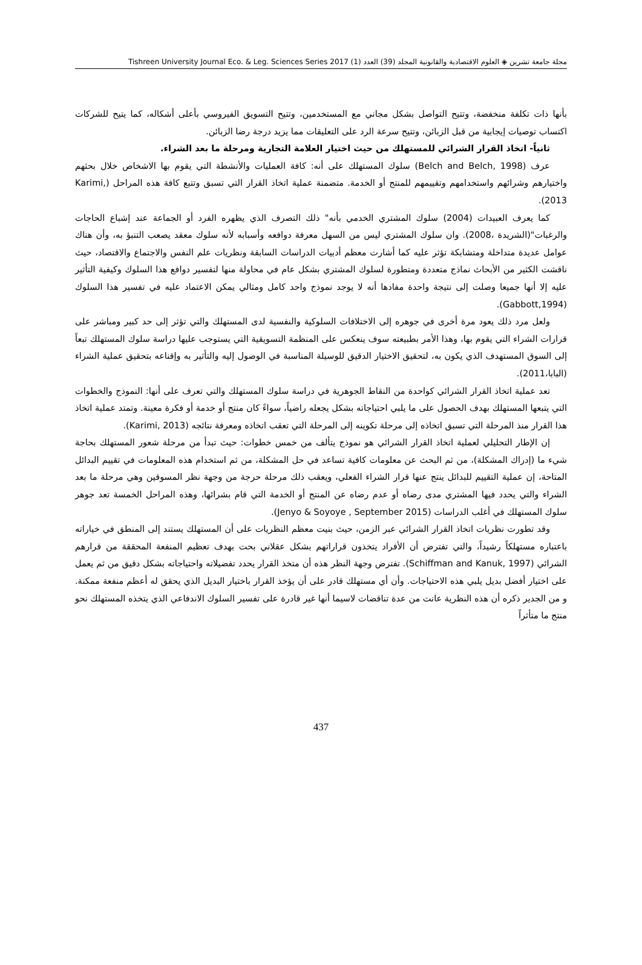مجلة جامعة تشرين ◈ العلوم الاقتصادية والقانونية المجلد (39) العدد (1) 2017 Tishreen University Journal Eco. & Leg. Sciences Series
بأنها ذات تكلفة منخفضة، وتتيح التواصل بشكل مجاني مع المستخدمين، وتتيح التسويق الفيروسي بأعلى أشكاله، كما يتيح للشركات اكتساب توصيات إيجابية من قبل الزبائن، وتتيح سرعة الرد على التعليقات مما يزيد درجة رضا الزبائن.
ثانياً- اتخاذ القرار الشرائي للمستهلك من حيث اختيار العلامة التجارية ومرحلة ما بعد الشراء.
عرف (Belch and Belch, 1998) سلوك المستهلك على أنه: كافة العمليات والأنشطة التي يقوم بها الاشخاص خلال بحثهم واختيارهم وشرائهم واستخدامهم وتقييمهم للمنتج أو الخدمة. متضمنة عملية اتخاذ القرار التي تسبق وتتبع كافة هذه المراحل (Karimi, 2013).
كما يعرف العبيدات (2004) سلوك المشتري الخدمي بأنه" ذلك التصرف الذي يظهره الفرد أو الجماعة عند إشباع الحاجات والرغبات"(الشريدة ،2008). وان سلوك المشتري ليس من السهل معرفة دوافعه وأسبابه لأنه سلوك معقد يصعب التنبؤ به، وأن هناك عوامل عديدة متداخلة ومتشابكة تؤثر عليه كما أشارت معظم أدبيات الدراسات السابقة ونظريات علم النفس والاجتماع والاقتصاد، حيث ناقشت الكثير من الأبحاث نماذج متعددة ومتطورة لسلوك المشتري بشكل عام في محاولة منها لتفسير دوافع هذا السلوك وكيفية التأثير عليه إلا أنها جميعا وصلت إلى نتيجة واحدة مفادها أنه لا يوجد نموذج واحد كامل ومثالي يمكن الاعتماد عليه في تفسير هذا السلوك (Gabbott,1994).
ولعل مرد ذلك يعود مرة أخرى في جوهره إلى الاختلافات السلوكية والنفسية لدى المستهلك والتي تؤثر إلى حد كبير ومباشر على قرارات الشراء التي يقوم بها، وهذا الأمر بطبيعته سوف ينعكس على المنظمة التسويقية التي يستوجب عليها دراسة سلوك المستهلك تبعاً إلى السوق المستهدف الذي يكون به، لتحقيق الاختيار الدقيق للوسيلة المناسبة في الوصول إليه والتأثير به وإقناعه بتحقيق عملية الشراء (البابا،2011).
تعد عملية اتخاذ القرار الشرائي كواحدة من النقاط الجوهرية في دراسة سلوك المستهلك والتي تعرف على أنها: النموذج والخطوات التي يتبعها المستهلك بهدف الحصول على ما يلبي احتياجاته بشكل يجعله راضياً، سواءً كان منتج أو خدمة أو فكرة معينة. وتمتد عملية اتخاذ هذا القرار منذ المرحلة التي تسبق اتخاذه إلى مرحلة تكوينه إلى المرحلة التي تعقب اتخاذه ومعرفة نتائجه (Karimi, 2013).
إن الإطار التحليلي لعملية اتخاذ القرار الشرائي هو نموذج يتألف من خمس خطوات: حيث تبدأ من مرحلة شعور المستهلك بحاجة شيء ما (إدراك المشكلة)، من ثم البحث عن معلومات كافية تساعد في حل المشكلة، من ثم استخدام هذه المعلومات في تقييم البدائل المتاحة، إن عملية التقييم للبدائل ينتج عنها قرار الشراء الفعلي، ويعقب ذلك مرحلة حرجة من وجهة نظر المسوقين وهي مرحلة ما بعد الشراء والتي يحدد فيها المشتري مدى رضاه أو عدم رضاه عن المنتج أو الخدمة التي قام بشرائها، وهذه المراحل الخمسة تعد جوهر سلوك المستهلك في أغلب الدراسات (Jenyo & Soyoye , September 2015).
وقد تطورت نظريات اتخاذ القرار الشرائي عبر الزمن، حيث بنيت معظم النظريات على أن المستهلك يستند إلى المنطق في خياراته باعتباره مستهلكاً رشيداً، والتي تفترض أن الأفراد يتخذون قراراتهم بشكل عقلاني بحت بهدف تعظيم المنفعة المحققة من قرارهم الشرائي (Schiffman and Kanuk, 1997). تفترض وجهة النظر هذه أن متخذ القرار يحدد تفضيلاته واحتياجاته بشكل دقيق من ثم يعمل على اختيار أفضل بديل يلبي هذه الاحتياجات. وأن أي مستهلك قادر على أن يؤخذ القرار باختيار البديل الذي يحقق له أعظم منفعة ممكنة. و من الجدير ذكره أن هذه النظرية عانت من عدة تناقضات لاسيما أنها غير قادرة على تفسير السلوك الاندفاعي الذي يتخذه المستهلك نحو منتج ما متأثراً
437